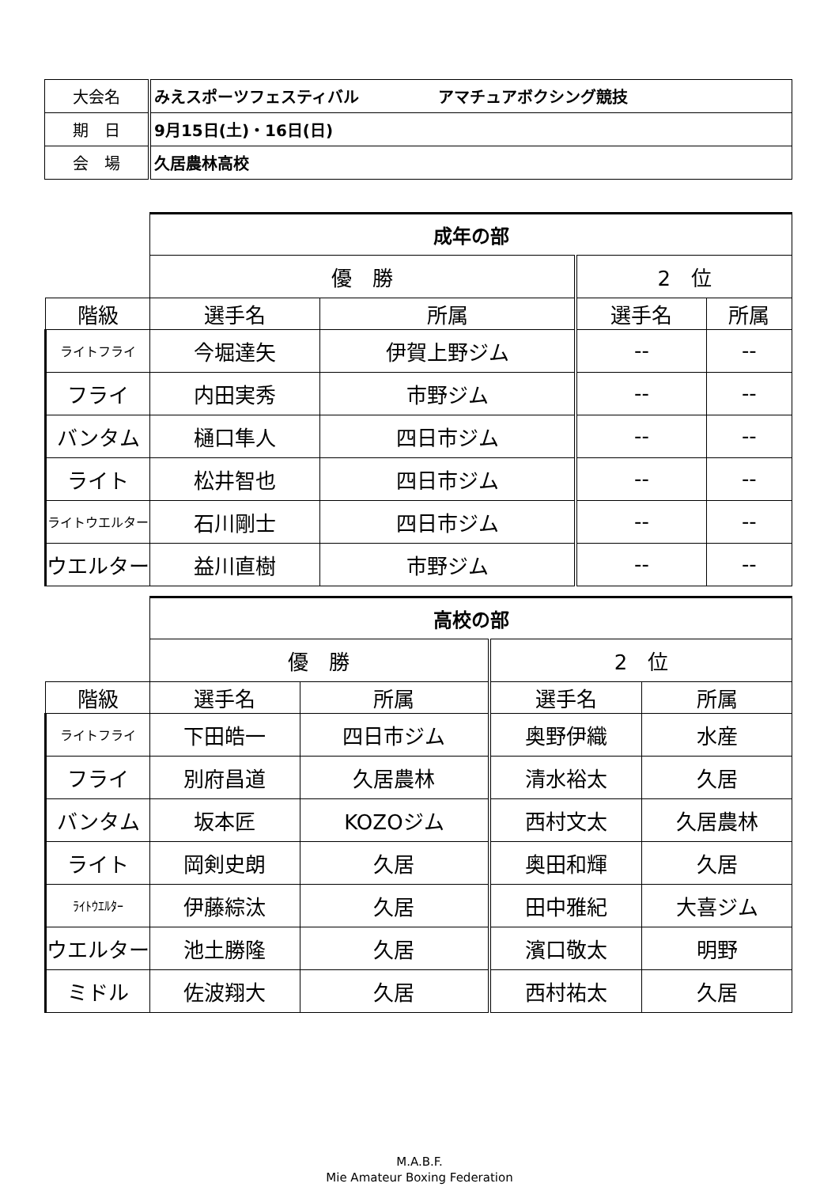| 大会名 | みえスポーツフェスティバル アマチュアボクシング競技 |
| 期 日 | 9月15日(土)・16日(日) |
| 会 場 | 久居農林高校 |
| | 成年の部 | | | |
| | 優 勝 | | 2 位 | |
| 階級 | 選手名 | 所属 | 選手名 | 所属 |
| ライトフライ | 今堀達矢 | 伊賀上野ジム | -- | -- |
| フライ | 内田実秀 | 市野ジム | -- | -- |
| バンタム | 樋口隼人 | 四日市ジム | -- | -- |
| ライト | 松井智也 | 四日市ジム | -- | -- |
| ライトウエルター | 石川剛士 | 四日市ジム | -- | -- |
| ウエルター | 益川直樹 | 市野ジム | -- | -- |
| | 高校の部 | | | |
| | 優 勝 | | 2 位 | |
| 階級 | 選手名 | 所属 | 選手名 | 所属 |
| ライトフライ | 下田皓一 | 四日市ジム | 奥野伊織 | 水産 |
| フライ | 別府昌道 | 久居農林 | 清水裕太 | 久居 |
| バンタム | 坂本匠 | KOZOジム | 西村文太 | 久居農林 |
| ライト | 岡剣史朗 | 久居 | 奥田和輝 | 久居 |
| ﾗｲﾄｳｴﾙﾀｰ | 伊藤綜汰 | 久居 | 田中雅紀 | 大喜ジム |
| ウエルター | 池土勝隆 | 久居 | 濱口敬太 | 明野 |
| ミドル | 佐波翔大 | 久居 | 西村祐太 | 久居 |
M.A.B.F.
Mie Amateur Boxing Federation